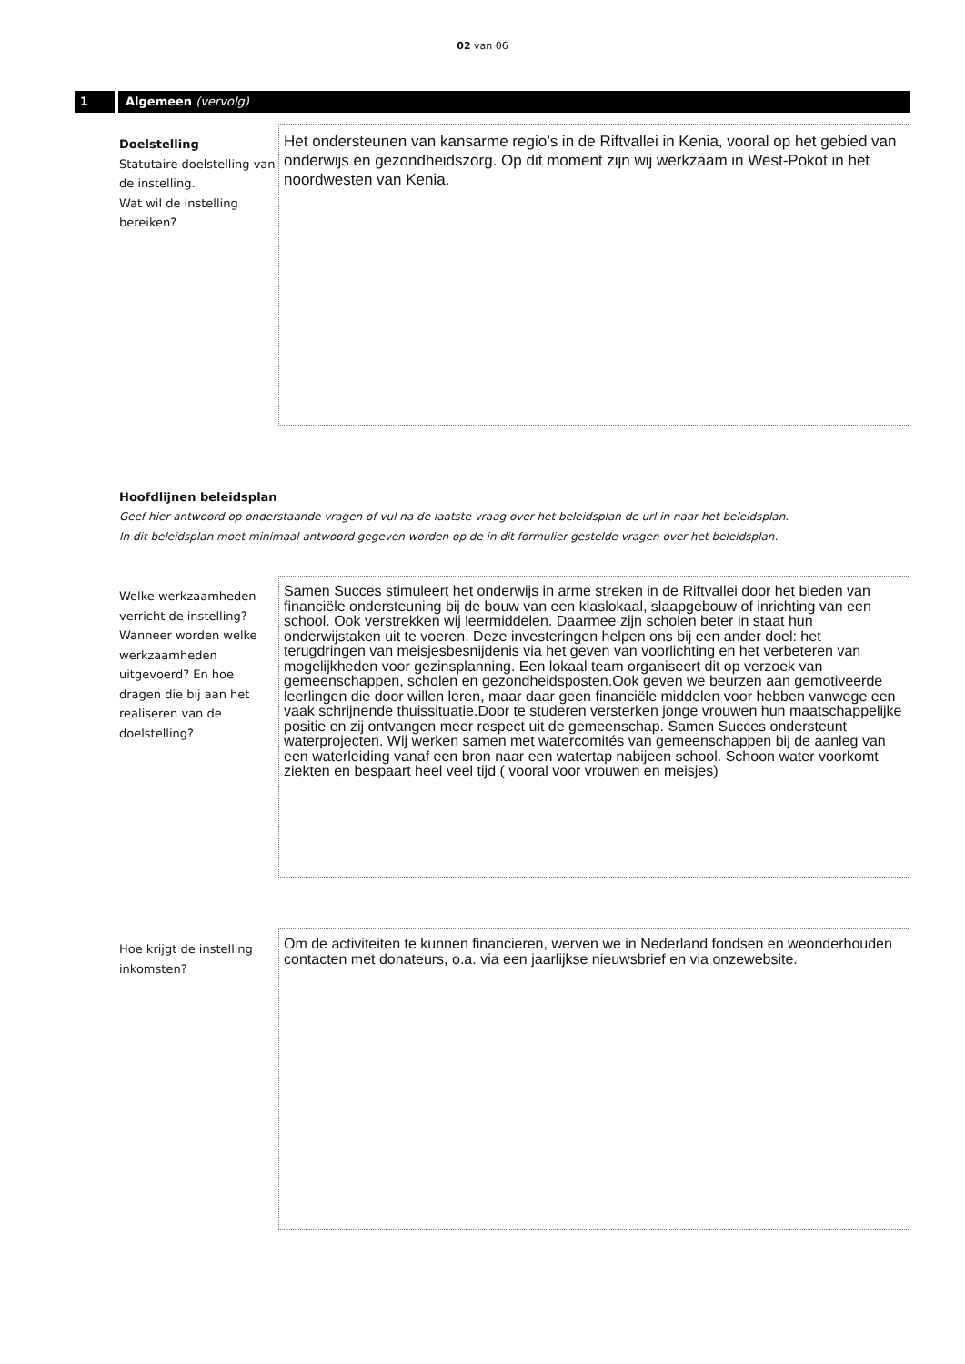02 van 06
1 Algemeen (vervolg)
Doelstelling
Statutaire doelstelling van de instelling.
Wat wil de instelling bereiken?
Het ondersteunen van kansarme regio’s in de Riftvallei in Kenia, vooral op het gebied van onderwijs en gezondheidszorg. Op dit moment zijn wij werkzaam in West-Pokot in het noordwesten van Kenia.
Hoofdlijnen beleidsplan
Geef hier antwoord op onderstaande vragen of vul na de laatste vraag over het beleidsplan de url in naar het beleidsplan.
In dit beleidsplan moet minimaal antwoord gegeven worden op de in dit formulier gestelde vragen over het beleidsplan.
Welke werkzaamheden verricht de instelling? Wanneer worden welke werkzaamheden uitgevoerd? En hoe dragen die bij aan het realiseren van de doelstelling?
Samen Succes stimuleert het onderwijs in arme streken in de Riftvallei door het bieden van financiële ondersteuning bij de bouw van een klaslokaal, slaapgebouw of inrichting van een school. Ook verstrekken wij leermiddelen. Daarmee zijn scholen beter in staat hun onderwijstaken uit te voeren. Deze investeringen helpen ons bij een ander doel: het terugdringen van meisjesbesnijdenis via het geven van voorlichting en het verbeteren van mogelijkheden voor gezinsplanning. Een lokaal team organiseert dit op verzoek van gemeenschappen, scholen en gezondheidsposten.Ook geven we beurzen aan gemotiveerde leerlingen die door willen leren, maar daar geen financiële middelen voor hebben vanwege een vaak schrijnende thuissituatie.Door te studeren versterken jonge vrouwen hun maatschappelijke positie en zij ontvangen meer respect uit de gemeenschap. Samen Succes ondersteunt waterprojecten. Wij werken samen met watercomités van gemeenschappen bij de aanleg van een waterleiding vanaf een bron naar een watertap nabijeen school. Schoon water voorkomt ziekten en bespaart heel veel tijd ( vooral voor vrouwen en meisjes)
Hoe krijgt de instelling inkomsten?
Om de activiteiten te kunnen financieren, werven we in Nederland fondsen en weonderhouden contacten met donateurs, o.a. via een jaarlijkse nieuwsbrief en via onzewebsite.